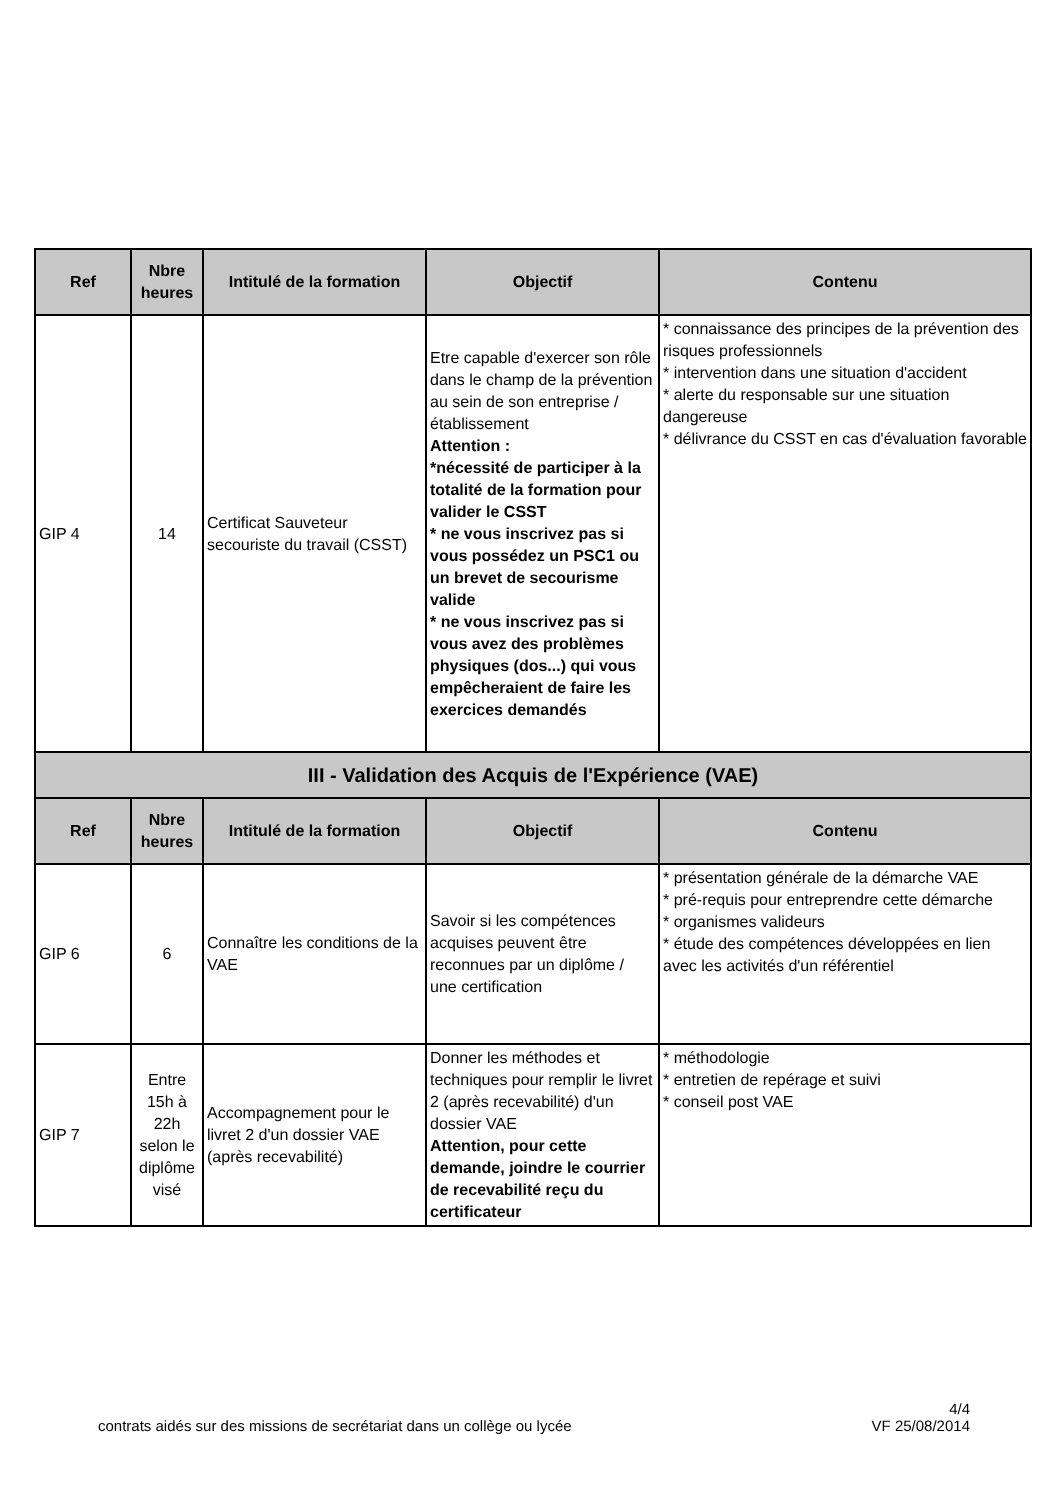| Ref | Nbre heures | Intitulé de la formation | Objectif | Contenu |
| --- | --- | --- | --- | --- |
| GIP 4 | 14 | Certificat Sauveteur secouriste du travail (CSST) | Etre capable d'exercer son rôle dans le champ de la prévention au sein de son entreprise /établissement Attention : *nécessité de participer à la totalité de la formation pour valider le CSST * ne vous inscrivez pas si vous possédez un PSC1 ou un brevet de secourisme valide * ne vous inscrivez pas si vous avez des problèmes physiques (dos...) qui vous empêcheraient de faire les exercices demandés | * connaissance des principes de la prévention des risques professionnels * intervention dans une situation d'accident * alerte du responsable sur une situation dangereuse * délivrance du CSST en cas d'évaluation favorable |
| III - Validation des Acquis de l'Expérience (VAE) | | | | |
| Ref | Nbre heures | Intitulé de la formation | Objectif | Contenu |
| GIP 6 | 6 | Connaître les conditions de la VAE | Savoir si les compétences acquises peuvent être reconnues par un diplôme / une certification | * présentation générale de la démarche VAE * pré-requis pour entreprendre cette démarche * organismes valideurs * étude des compétences développées en lien avec les activités d'un référentiel |
| GIP 7 | Entre 15h à 22h selon le diplôme visé | Accompagnement pour le livret 2 d'un dossier VAE (après recevabilité) | Donner les méthodes et techniques pour remplir le livret 2 (après recevabilité) d'un dossier VAE Attention, pour cette demande, joindre le courrier de recevabilité reçu du certificateur | * méthodologie * entretien de repérage et suivi * conseil post VAE |
contrats aidés sur des missions de secrétariat dans un collège ou lycée 4/4
VF 25/08/2014